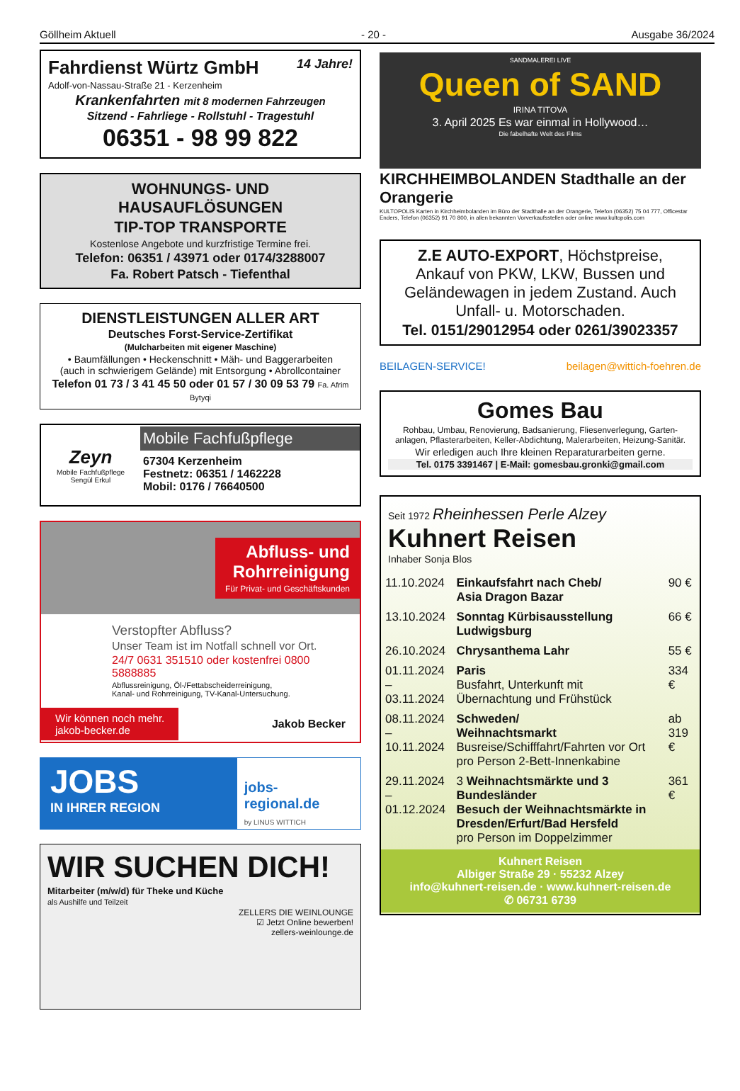Göllheim Aktuell - 20 - Ausgabe 36/2024
Fahrdienst Würtz GmbH 14 Jahre!
Adolf-von-Nassau-Straße 21 - Kerzenheim
Krankenfahrten mit 8 modernen Fahrzeugen
Sitzend - Fahrliege - Rollstuhl - Tragestuhl
06351 - 98 99 822
WOHNUNGS- UND HAUSAUFLÖSUNGEN
TIP-TOP TRANSPORTE
Kostenlose Angebote und kurzfristige Termine frei.
Telefon: 06351 / 43971 oder 0174/3288007
Fa. Robert Patsch - Tiefenthal
DIENSTLEISTUNGEN ALLER ART
Deutsches Forst-Service-Zertifikat
(Mulcharbeiten mit eigener Maschine)
• Baumfällungen • Heckenschnitt • Mäh- und Baggerarbeiten
(auch in schwierigem Gelände) mit Entsorgung • Abrollcontainer
Telefon 01 73 / 3 41 45 50 oder 01 57 / 30 09 53 79 Fa. Afrim Bytyqi
Zeyn
Mobile Fachfußpflege
Sengül Erkul
Mobile Fachfußpflege
67304 Kerzenheim
Festnetz: 06351 / 1462228
Mobil: 0176 / 76640500
Abfluss- und
Rohrreinigung
Für Privat- und Geschäftskunden
Verstopfter Abfluss?
Unser Team ist im Notfall schnell vor Ort.
24/7 0631 351510 oder kostenfrei 0800 5888885
Abflussreinigung, Öl-/Fettabscheiderreinigung,
Kanal- und Rohrreinigung, TV-Kanal-Untersuchung.
Wir können noch mehr.
jakob-becker.de
Jakob Becker
JOBS
IN IHRER REGION
jobs-regional.de
by LINUS WITTICH
WIR SUCHEN DICH!
Mitarbeiter (m/w/d) für Theke und Küche
als Aushilfe und Teilzeit
ZELLERS DIE WEINLOUNGE
☑ Jetzt Online bewerben!
zellers-weinlounge.de
SANDMALEREI LIVE
Queen of SAND
IRINA TITOVA
3. April 2025 Es war einmal in Hollywood…
Die fabelhafte Welt des Films
KIRCHHEIMBOLANDEN Stadthalle an der Orangerie
KULTOPOLIS Karten in Kirchheimbolanden im Büro der Stadthalle an der Orangerie, Telefon (06352) 75 04 777, Officestar Enders, Telefon (06352) 91 70 800, in allen bekannten Vorverkaufsstellen oder online www.kultopolis.com
Z.E AUTO-EXPORT, Höchstpreise,
Ankauf von PKW, LKW, Bussen und Geländewagen in jedem Zustand. Auch Unfall- u. Motorschaden.
Tel. 0151/29012954 oder 0261/39023357
BEILAGEN-SERVICE! beilagen@wittich-foehren.de
Gomes Bau
Rohbau, Umbau, Renovierung, Badsanierung, Fliesenverlegung, Garten-anlagen, Pflasterarbeiten, Keller-Abdichtung, Malerarbeiten, Heizung-Sanitär.
Wir erledigen auch Ihre kleinen Reparaturarbeiten gerne.
Tel. 0175 3391467 | E-Mail: gomesbau.gronki@gmail.com
Seit 1972 Rheinhessen Perle Alzey
Kuhnert Reisen
Inhaber Sonja Blos
| 11.10.2024 | Einkaufsfahrt nach Cheb/ Asia Dragon Bazar | 90 € |
| 13.10.2024 | Sonntag Kürbisausstellung Ludwigsburg | 66 € |
| 26.10.2024 | Chrysanthema Lahr | 55 € |
| 01.11.2024 – 03.11.2024 | Paris Busfahrt, Unterkunft mit Übernachtung und Frühstück | 334 € |
| 08.11.2024 – 10.11.2024 | Schweden/ Weihnachtsmarkt Busreise/Schifffahrt/Fahrten vor Ort pro Person 2-Bett-Innenkabine | ab 319 € |
| 29.11.2024 – 01.12.2024 | 3 Weihnachtsmärkte und 3 Bundesländer Besuch der Weihnachtsmärkte in Dresden/Erfurt/Bad Hersfeld pro Person im Doppelzimmer | 361 € |
Kuhnert Reisen
Albiger Straße 29 · 55232 Alzey
info@kuhnert-reisen.de · www.kuhnert-reisen.de
✆ 06731 6739